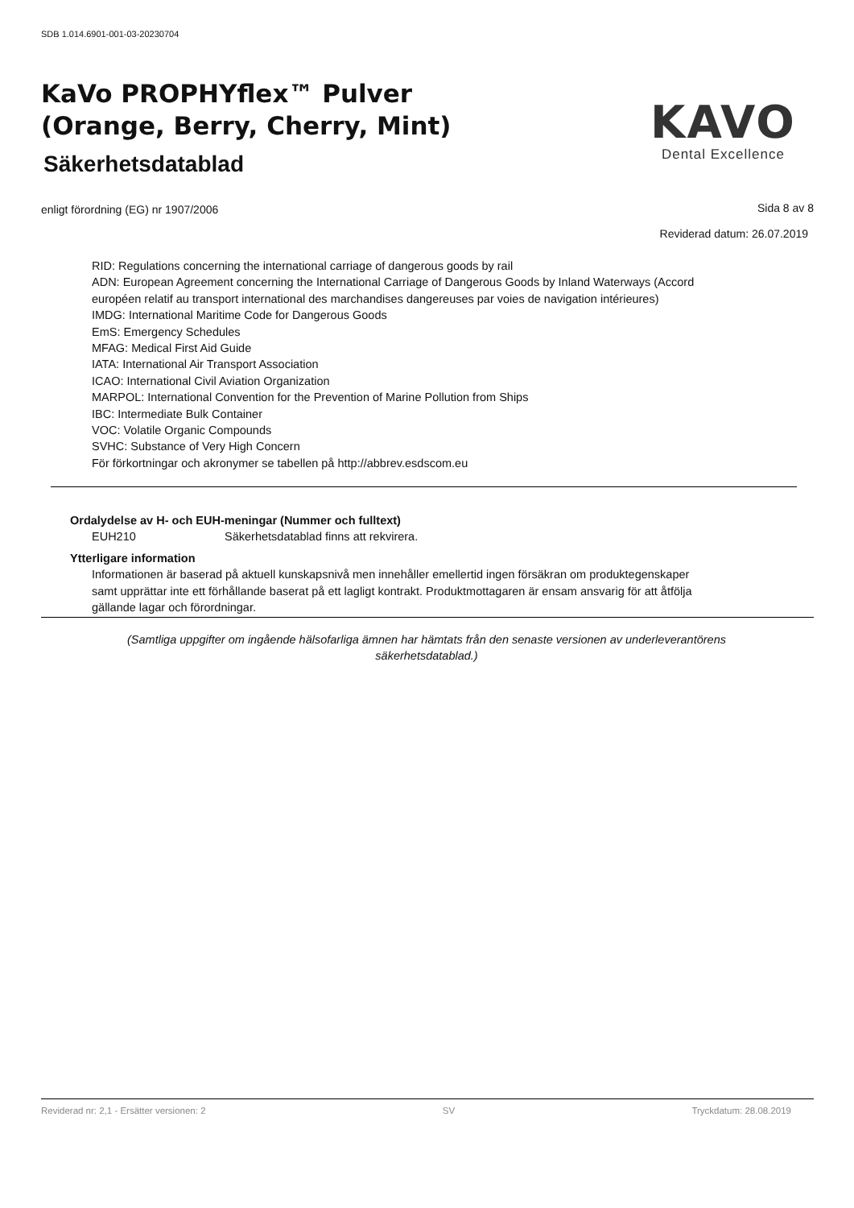SDB 1.014.6901-001-03-20230704
KaVo PROPHYflex™ Pulver
(Orange, Berry, Cherry, Mint)
Säkerhetsdatablad
KAVO
Dental Excellence
enligt förordning (EG) nr 1907/2006
Sida 8 av 8
Reviderad datum: 26.07.2019
RID: Regulations concerning the international carriage of dangerous goods by rail
ADN: European Agreement concerning the International Carriage of Dangerous Goods by Inland Waterways (Accord européen relatif au transport international des marchandises dangereuses par voies de navigation intérieures)
IMDG: International Maritime Code for Dangerous Goods
EmS: Emergency Schedules
MFAG: Medical First Aid Guide
IATA: International Air Transport Association
ICAO: International Civil Aviation Organization
MARPOL: International Convention for the Prevention of Marine Pollution from Ships
IBC: Intermediate Bulk Container
VOC: Volatile Organic Compounds
SVHC: Substance of Very High Concern
För förkortningar och akronymer se tabellen på http://abbrev.esdscom.eu
Ordalydelse av H- och EUH-meningar (Nummer och fulltext)
EUH210 Säkerhetsdatablad finns att rekvirera.
Ytterligare information
Informationen är baserad på aktuell kunskapsnivå men innehåller emellertid ingen försäkran om produktegenskaper samt upprättar inte ett förhållande baserat på ett lagligt kontrakt. Produktmottagaren är ensam ansvarig för att åtfölja gällande lagar och förordningar.
(Samtliga uppgifter om ingående hälsofarliga ämnen har hämtats från den senaste versionen av underleverantörens säkerhetsdatablad.)
Reviderad nr: 2,1 - Ersätter versionen: 2 SV Tryckdatum: 28.08.2019